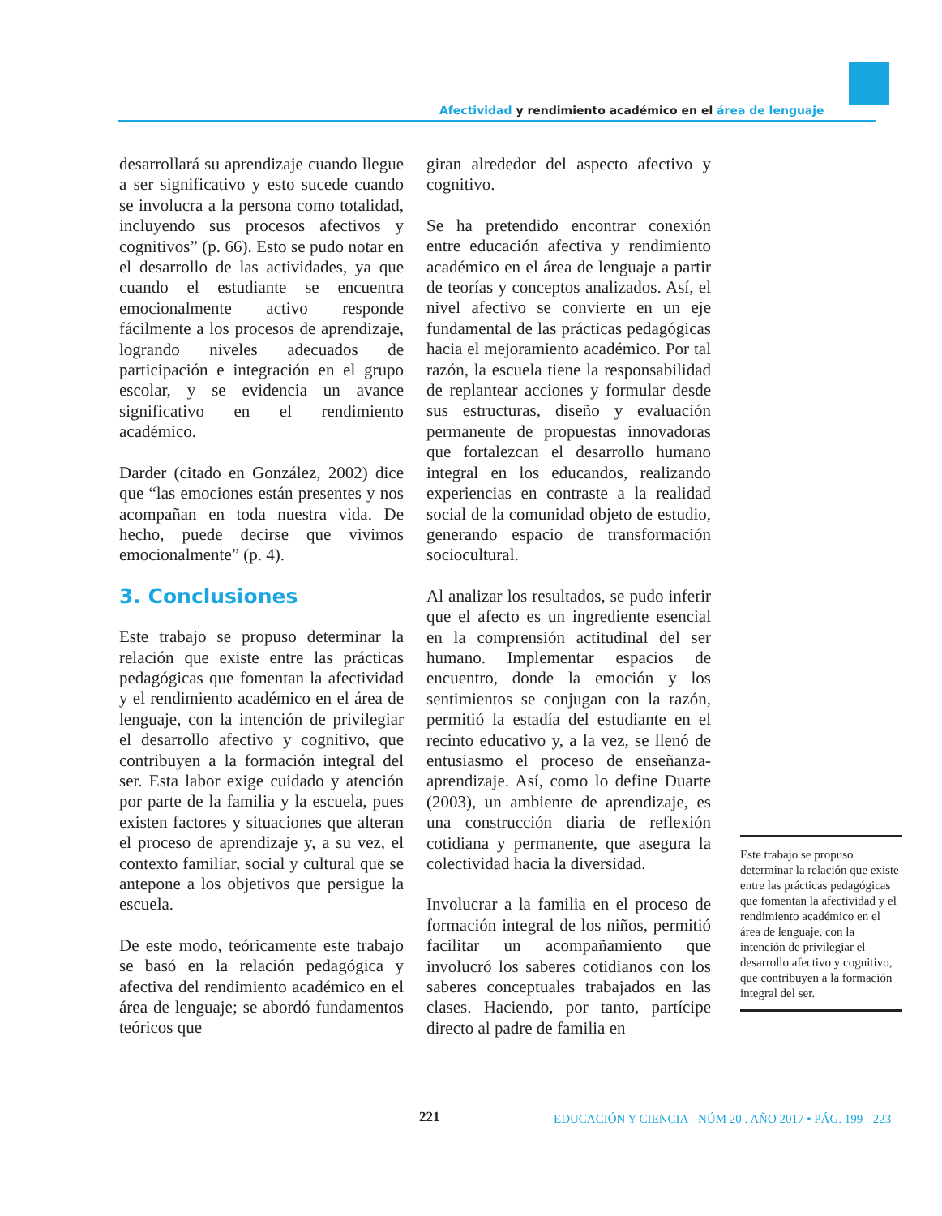Afectividad y rendimiento académico en el área de lenguaje
desarrollará su aprendizaje cuando llegue a ser significativo y esto sucede cuando se involucra a la persona como totalidad, incluyendo sus procesos afectivos y cognitivos” (p. 66). Esto se pudo notar en el desarrollo de las actividades, ya que cuando el estudiante se encuentra emocionalmente activo responde fácilmente a los procesos de aprendizaje, logrando niveles adecuados de participación e integración en el grupo escolar, y se evidencia un avance significativo en el rendimiento académico.
Darder (citado en González, 2002) dice que “las emociones están presentes y nos acompañan en toda nuestra vida. De hecho, puede decirse que vivimos emocionalmente” (p. 4).
3. Conclusiones
Este trabajo se propuso determinar la relación que existe entre las prácticas pedagógicas que fomentan la afectividad y el rendimiento académico en el área de lenguaje, con la intención de privilegiar el desarrollo afectivo y cognitivo, que contribuyen a la formación integral del ser. Esta labor exige cuidado y atención por parte de la familia y la escuela, pues existen factores y situaciones que alteran el proceso de aprendizaje y, a su vez, el contexto familiar, social y cultural que se antepone a los objetivos que persigue la escuela.
De este modo, teóricamente este trabajo se basó en la relación pedagógica y afectiva del rendimiento académico en el área de lenguaje; se abordó fundamentos teóricos que
giran alrededor del aspecto afectivo y cognitivo.
Se ha pretendido encontrar conexión entre educación afectiva y rendimiento académico en el área de lenguaje a partir de teorías y conceptos analizados. Así, el nivel afectivo se convierte en un eje fundamental de las prácticas pedagógicas hacia el mejoramiento académico. Por tal razón, la escuela tiene la responsabilidad de replantear acciones y formular desde sus estructuras, diseño y evaluación permanente de propuestas innovadoras que fortalezcan el desarrollo humano integral en los educandos, realizando experiencias en contraste a la realidad social de la comunidad objeto de estudio, generando espacio de transformación sociocultural.
Al analizar los resultados, se pudo inferir que el afecto es un ingrediente esencial en la comprensión actitudinal del ser humano. Implementar espacios de encuentro, donde la emoción y los sentimientos se conjugan con la razón, permitió la estadía del estudiante en el recinto educativo y, a la vez, se llenó de entusiasmo el proceso de enseñanza-aprendizaje. Así, como lo define Duarte (2003), un ambiente de aprendizaje, es una construcción diaria de reflexión cotidiana y permanente, que asegura la colectividad hacia la diversidad.
Involucrar a la familia en el proceso de formación integral de los niños, permitió facilitar un acompañamiento que involucró los saberes cotidianos con los saberes conceptuales trabajados en las clases. Haciendo, por tanto, partícipe directo al padre de familia en
Este trabajo se propuso determinar la relación que existe entre las prácticas pedagógicas que fomentan la afectividad y el rendimiento académico en el área de lenguaje, con la intención de privilegiar el desarrollo afectivo y cognitivo, que contribuyen a la formación integral del ser.
221
EDUCACIÓN Y CIENCIA - NÚM 20 . AÑO 2017 • PÁG. 199 - 223